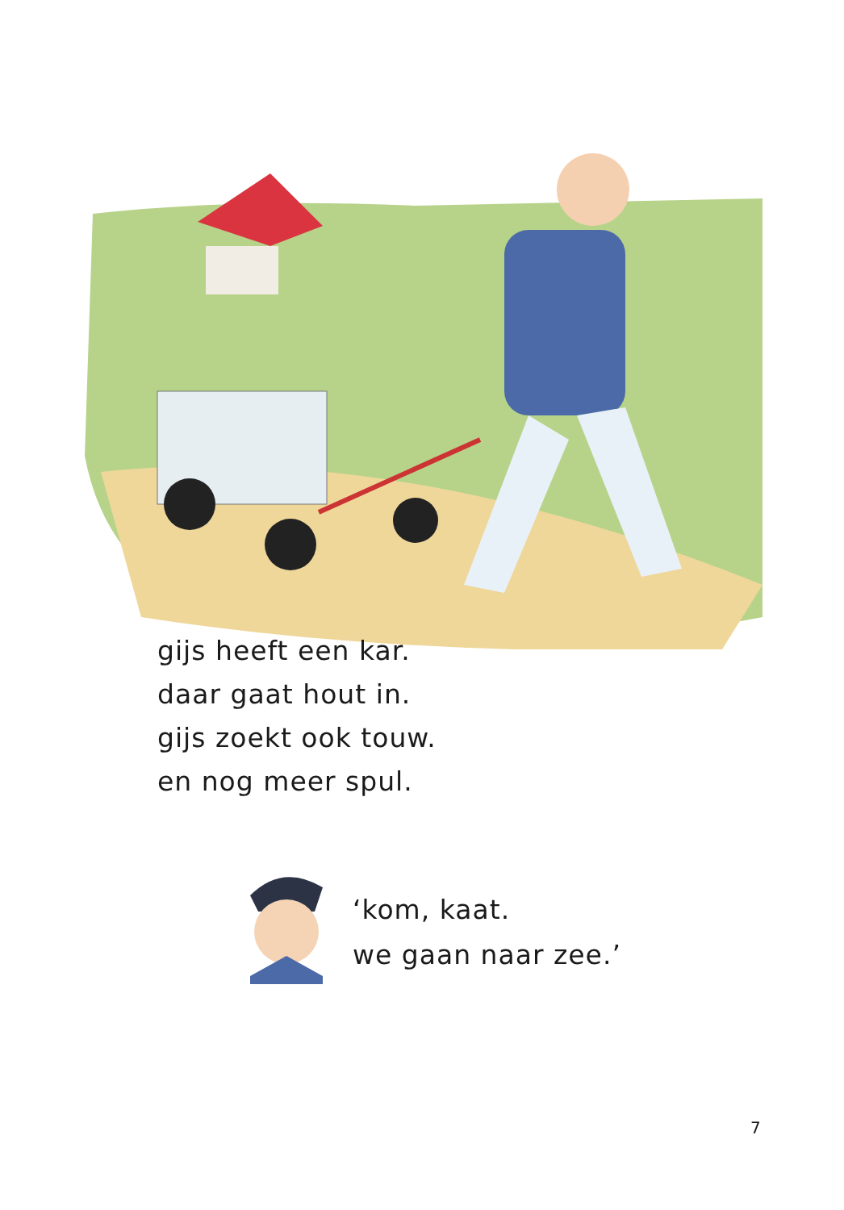gijs heeft een kar.
daar gaat hout in.
gijs zoekt ook touw.
en nog meer spul.
‘kom, kaat.
we gaan naar zee.’
7